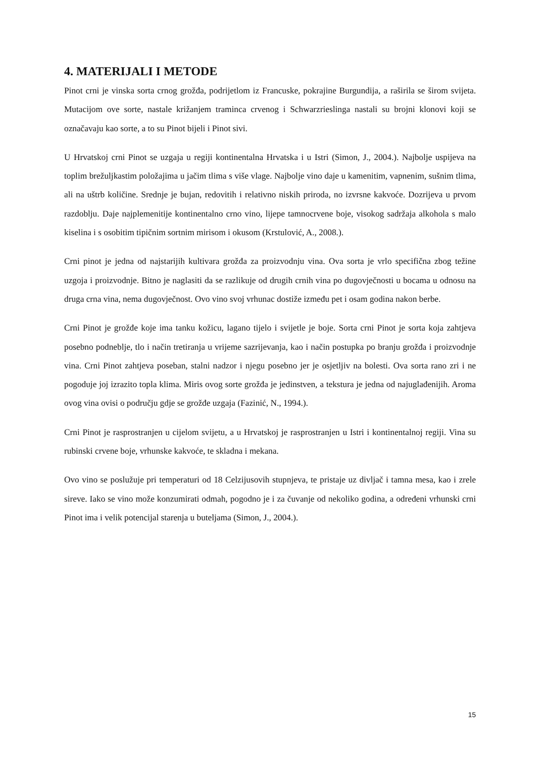4. MATERIJALI I METODE
Pinot crni je vinska sorta crnog grožđa, podrijetlom iz Francuske, pokrajine Burgundija, a raširila se širom svijeta. Mutacijom ove sorte, nastale križanjem traminca crvenog i Schwarzrieslinga nastali su brojni klonovi koji se označavaju kao sorte, a to su Pinot bijeli i Pinot sivi.
U Hrvatskoj crni Pinot se uzgaja u regiji kontinentalna Hrvatska i u Istri (Simon, J., 2004.). Najbolje uspijeva na toplim brežuljkastim položajima u jačim tlima s više vlage. Najbolje vino daje u kamenitim, vapnenim, sušnim tlima, ali na uštrb količine. Srednje je bujan, redovitih i relativno niskih priroda, no izvrsne kakvoće. Dozrijeva u prvom razdoblju. Daje najplemenitije kontinentalno crno vino, lijepe tamnocrvene boje, visokog sadržaja alkohola s malo kiselina i s osobitim tipičnim sortnim mirisom i okusom (Krstulović, A., 2008.).
Crni pinot je jedna od najstarijih kultivara grožđa za proizvodnju vina. Ova sorta je vrlo specifična zbog težine uzgoja i proizvodnje. Bitno je naglasiti da se razlikuje od drugih crnih vina po dugovječnosti u bocama u odnosu na druga crna vina, nema dugovječnost. Ovo vino svoj vrhunac dostiže između pet i osam godina nakon berbe.
Crni Pinot je grožđe koje ima tanku kožicu, lagano tijelo i svijetle je boje. Sorta crni Pinot je sorta koja zahtjeva posebno podneblje, tlo i način tretiranja u vrijeme sazrijevanja, kao i način postupka po branju grožđa i proizvodnje vina. Crni Pinot zahtjeva poseban, stalni nadzor i njegu posebno jer je osjetljiv na bolesti. Ova sorta rano zri i ne pogoduje joj izrazito topla klima. Miris ovog sorte grožđa je jedinstven, a tekstura je jedna od najuglađenijih. Aroma ovog vina ovisi o području gdje se grožđe uzgaja (Fazinić, N., 1994.).
Crni Pinot je rasprostranjen u cijelom svijetu, a u Hrvatskoj je rasprostranjen u Istri i kontinentalnoj regiji. Vina su rubinski crvene boje, vrhunske kakvoće, te skladna i mekana.
Ovo vino se poslužuje pri temperaturi od 18 Celzijusovih stupnjeva, te pristaje uz divljač i tamna mesa, kao i zrele sireve. Iako se vino može konzumirati odmah, pogodno je i za čuvanje od nekoliko godina, a određeni vrhunski crni Pinot ima i velik potencijal starenja u buteljama (Simon, J., 2004.).
15